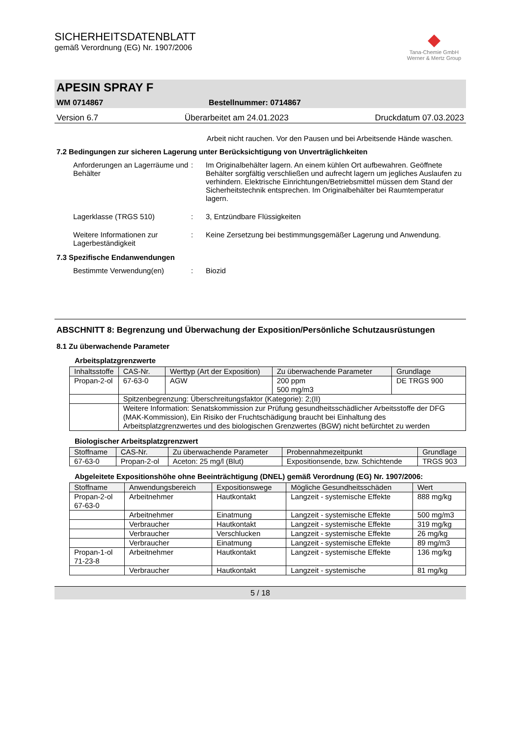SICHERHEITSDATENBLATT
gemäß Verordnung (EG) Nr. 1907/2006
◆
Tana-Chemie GmbH
Werner & Mertz Group
APESIN SPRAY F
WM 0714867 Bestellnummer: 0714867
Version 6.7 Überarbeitet am 24.01.2023 Druckdatum 07.03.2023
Arbeit nicht rauchen. Vor den Pausen und bei Arbeitsende Hände waschen.
7.2 Bedingungen zur sicheren Lagerung unter Berücksichtigung von Unverträglichkeiten
Anforderungen an Lagerräume und Behälter: Im Originalbehälter lagern. An einem kühlen Ort aufbewahren. Geöffnete Behälter sorgfältig verschließen und aufrecht lagern um jegliches Auslaufen zu verhindern. Elektrische Einrichtungen/Betriebsmittel müssen dem Stand der Sicherheitstechnik entsprechen. Im Originalbehälter bei Raumtemperatur lagern.
Lagerklasse (TRGS 510): 3, Entzündbare Flüssigkeiten
Weitere Informationen zur Lagerbeständigkeit: Keine Zersetzung bei bestimmungsgemäßer Lagerung und Anwendung.
7.3 Spezifische Endanwendungen
Bestimmte Verwendung(en): Biozid
ABSCHNITT 8: Begrenzung und Überwachung der Exposition/Persönliche Schutzausrüstungen
8.1 Zu überwachende Parameter
Arbeitsplatzgrenzwerte
| Inhaltsstoffe | CAS-Nr. | Werttyp (Art der Exposition) | Zu überwachende Parameter | Grundlage |
| --- | --- | --- | --- | --- |
| Propan-2-ol | 67-63-0 | AGW | 200 ppm 500 mg/m3 | DE TRGS 900 |
| | Spitzenbegrenzung: Überschreitungsfaktor (Kategorie): 2;(II) | | | |
| | Weitere Information: Senatskommission zur Prüfung gesundheitsschädlicher Arbeitsstoffe der DFG (MAK-Kommission), Ein Risiko der Fruchtschädigung braucht bei Einhaltung des Arbeitsplatzgrenzwertes und des biologischen Grenzwertes (BGW) nicht befürchtet zu werden | | | |
Biologischer Arbeitsplatzgrenzwert
| Stoffname | CAS-Nr. | Zu überwachende Parameter | Probennahmezeitpunkt | Grundlage |
| --- | --- | --- | --- | --- |
| 67-63-0 | Propan-2-ol | Aceton: 25 mg/l (Blut) | Expositionsende, bzw. Schichtende | TRGS 903 |
Abgeleitete Expositionshöhe ohne Beeinträchtigung (DNEL) gemäß Verordnung (EG) Nr. 1907/2006:
| Stoffname | Anwendungsbereich | Expositionswege | Mögliche Gesundheitsschäden | Wert |
| --- | --- | --- | --- | --- |
| Propan-2-ol 67-63-0 | Arbeitnehmer | Hautkontakt | Langzeit - systemische Effekte | 888 mg/kg |
| | Arbeitnehmer | Einatmung | Langzeit - systemische Effekte | 500 mg/m3 |
| | Verbraucher | Hautkontakt | Langzeit - systemische Effekte | 319 mg/kg |
| | Verbraucher | Verschlucken | Langzeit - systemische Effekte | 26 mg/kg |
| | Verbraucher | Einatmung | Langzeit - systemische Effekte | 89 mg/m3 |
| Propan-1-ol 71-23-8 | Arbeitnehmer | Hautkontakt | Langzeit - systemische Effekte | 136 mg/kg |
| | Verbraucher | Hautkontakt | Langzeit - systemische | 81 mg/kg |
5 / 18